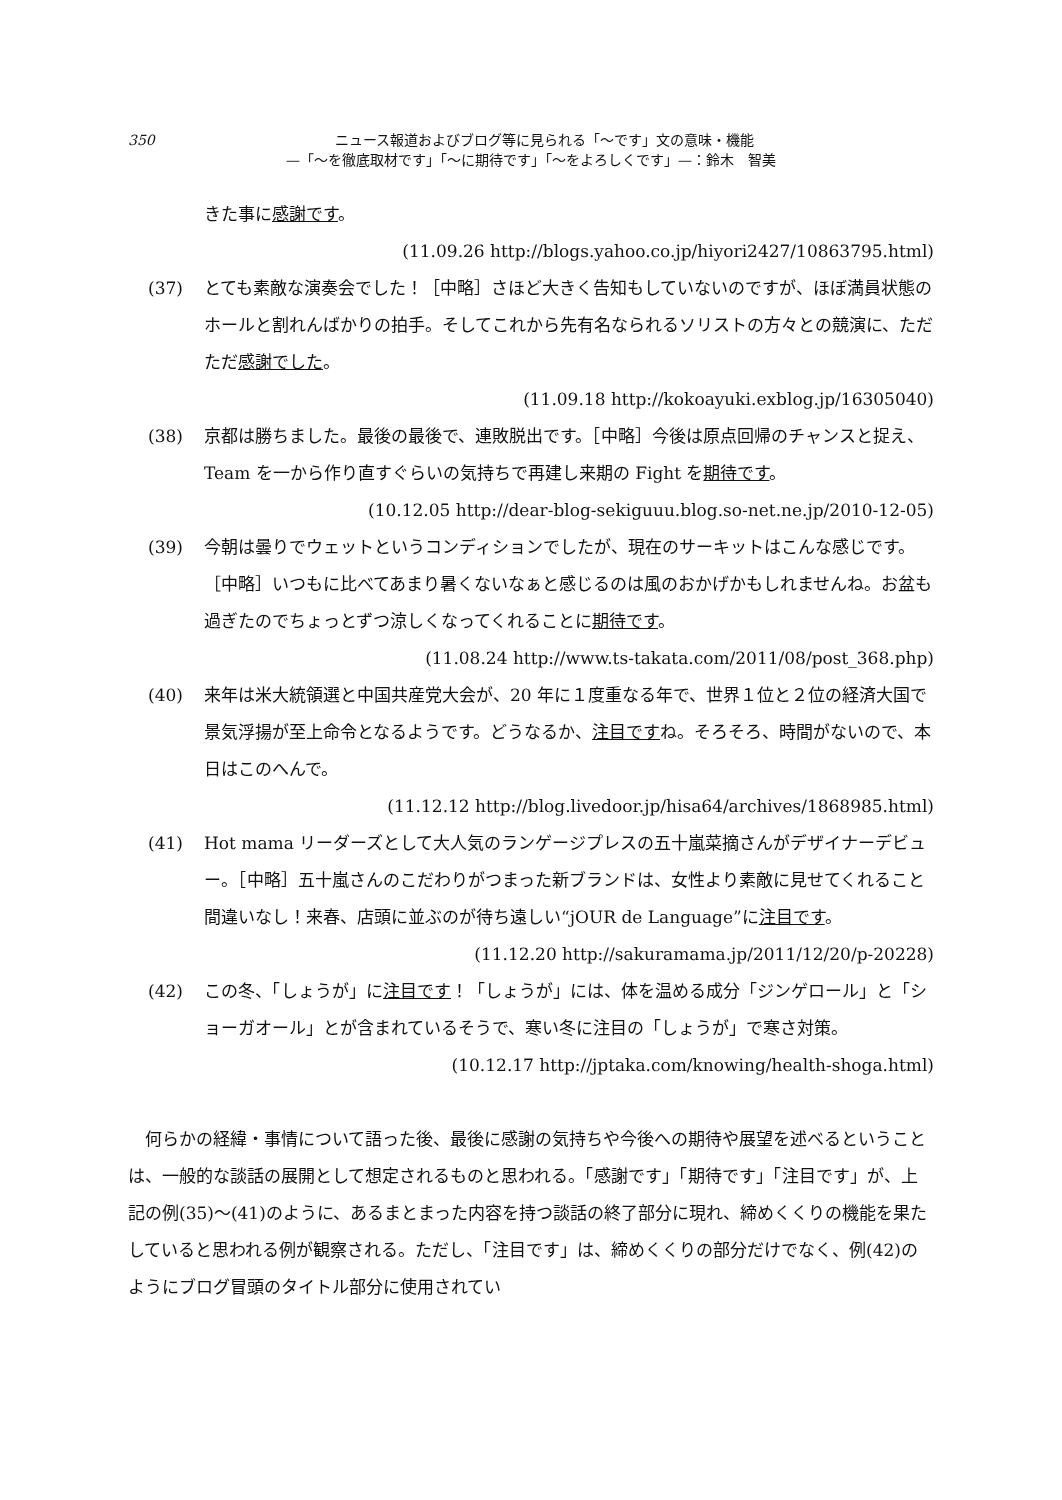350
ニュース報道およびブログ等に見られる「〜です」文の意味・機能
—「〜を徹底取材です」「〜に期待です」「〜をよろしくです」—：鈴木　智美
きた事に感謝です。
(11.09.26 http://blogs.yahoo.co.jp/hiyori2427/10863795.html)
(37) とても素敵な演奏会でした！［中略］さほど大きく告知もしていないのですが、ほぼ満員状態のホールと割れんばかりの拍手。そしてこれから先有名なられるソリストの方々との競演に、ただただ感謝でした。
(11.09.18 http://kokoayuki.exblog.jp/16305040)
(38) 京都は勝ちました。最後の最後で、連敗脱出です。［中略］今後は原点回帰のチャンスと捉え、Team を一から作り直すぐらいの気持ちで再建し来期の Fight を期待です。
(10.12.05 http://dear-blog-sekiguuu.blog.so-net.ne.jp/2010-12-05)
(39) 今朝は曇りでウェットというコンディションでしたが、現在のサーキットはこんな感じです。［中略］いつもに比べてあまり暑くないなぁと感じるのは風のおかげかもしれませんね。お盆も過ぎたのでちょっとずつ涼しくなってくれることに期待です。
(11.08.24 http://www.ts-takata.com/2011/08/post_368.php)
(40) 来年は米大統領選と中国共産党大会が、20 年に１度重なる年で、世界１位と２位の経済大国で景気浮揚が至上命令となるようです。どうなるか、注目ですね。そろそろ、時間がないので、本日はこのへんで。
(11.12.12 http://blog.livedoor.jp/hisa64/archives/1868985.html)
(41) Hot mama リーダーズとして大人気のランゲージプレスの五十嵐菜摘さんがデザイナーデビュー。［中略］五十嵐さんのこだわりがつまった新ブランドは、女性より素敵に見せてくれること間違いなし！来春、店頭に並ぶのが待ち遠しい“jOUR de Language”に注目です。
(11.12.20 http://sakuramama.jp/2011/12/20/p-20228)
(42) この冬、「しょうが」に注目です！「しょうが」には、体を温める成分「ジンゲロール」と「ショーガオール」とが含まれているそうで、寒い冬に注目の「しょうが」で寒さ対策。
(10.12.17 http://jptaka.com/knowing/health-shoga.html)
何らかの経緯・事情について語った後、最後に感謝の気持ちや今後への期待や展望を述べるということは、一般的な談話の展開として想定されるものと思われる。「感謝です」「期待です」「注目です」が、上記の例(35)〜(41)のように、あるまとまった内容を持つ談話の終了部分に現れ、締めくくりの機能を果たしていると思われる例が観察される。ただし、「注目です」は、締めくくりの部分だけでなく、例(42)のようにブログ冒頭のタイトル部分に使用されてい